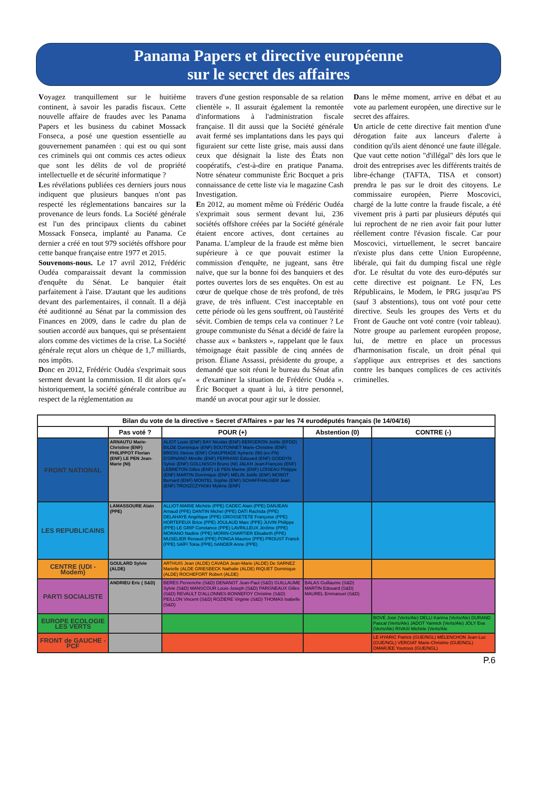Panama Papers et directive européenne
sur le secret des affaires
Voyagez tranquillement sur le huitième continent, à savoir les paradis fiscaux. Cette nouvelle affaire de fraudes avec les Panama Papers et les business du cabinet Mossack Fonseca, a posé une question essentielle au gouvernement panaméen : qui est ou qui sont ces criminels qui ont commis ces actes odieux que sont les délits de vol de propriété intellectuelle et de sécurité informatique ?
Les révélations publiées ces derniers jours nous indiquent que plusieurs banques n'ont pas respecté les réglementations bancaires sur la provenance de leurs fonds. La Société générale est l'un des principaux clients du cabinet Mossack Fonseca, implanté au Panama. Ce dernier a créé en tout 979 sociétés offshore pour cette banque française entre 1977 et 2015.
Souvenons-nous. Le 17 avril 2012, Frédéric Oudéa comparaissait devant la commission d'enquête du Sénat. Le banquier était parfaitement à l'aise. D'autant que les auditions devant des parlementaires, il connaît. Il a déjà été auditionné au Sénat par la commission des Finances en 2009, dans le cadre du plan de soutien accordé aux banques, qui se présentaient alors comme des victimes de la crise. La Société générale reçut alors un chèque de 1,7 milliards, nos impôts.
Donc en 2012, Frédéric Oudéa s'exprimait sous serment devant la commission. Il dit alors qu'« historiquement, la société générale contribue au respect de la réglementation au
travers d'une gestion responsable de sa relation clientèle ». Il assurait également la remontée d'informations à l'administration fiscale française. Il dit aussi que la Société générale avait fermé ses implantations dans les pays qui figuraient sur cette liste grise, mais aussi dans ceux que désignait la liste des États non coopératifs, c'est-à-dire en pratique Panama. Notre sénateur communiste Éric Bocquet a pris connaissance de cette liste via le magazine Cash Investigation.
En 2012, au moment même où Frédéric Oudéa s'exprimait sous serment devant lui, 236 sociétés offshore créées par la Société générale étaient encore actives, dont certaines au Panama. L'ampleur de la fraude est même bien supérieure à ce que pouvait estimer la commission d'enquête, ne jugeant, sans être naïve, que sur la bonne foi des banquiers et des portes ouvertes lors de ses enquêtes. On est au cœur de quelque chose de très profond, de très grave, de très influent. C'est inacceptable en cette période où les gens souffrent, où l'austérité sévit. Combien de temps cela va continuer ? Le groupe communiste du Sénat a décidé de faire la chasse aux « banksters », rappelant que le faux témoignage était passible de cinq années de prison. Éliane Assassi, présidente du groupe, a demandé que soit réuni le bureau du Sénat afin « d'examiner la situation de Frédéric Oudéa ». Éric Bocquet a quant à lui, à titre personnel, mandé un avocat pour agir sur le dossier.
Dans le même moment, arrive en débat et au vote au parlement européen, une directive sur le secret des affaires.
Un article de cette directive fait mention d'une dérogation faite aux lanceurs d'alerte à condition qu'ils aient dénoncé une faute illégale. Que vaut cette notion "d'illégal" dès lors que le droit des entreprises avec les différents traités de libre-échange (TAFTA, TISA et consort) prendra le pas sur le droit des citoyens. Le commissaire européen, Pierre Moscovici, chargé de la lutte contre la fraude fiscale, a été vivement pris à parti par plusieurs députés qui lui reprochent de ne rien avoir fait pour lutter réellement contre l'évasion fiscale. Car pour Moscovici, virtuellement, le secret bancaire n'existe plus dans cette Union Européenne, libérale, qui fait du dumping fiscal une règle d'or. Le résultat du vote des euro-députés sur cette directive est poignant. Le FN, Les Républicains, le Modem, le PRG jusqu'au PS (sauf 3 abstentions), tous ont voté pour cette directive. Seuls les groupes des Verts et du Front de Gauche ont voté contre (voir tableau). Notre groupe au parlement européen propose, lui, de mettre en place un processus d'harmonisation fiscale, un droit pénal qui s'applique aux entreprises et des sanctions contre les banques complices de ces activités criminelles.
| Bilan du vote de la directive « Secret d'Affaires » par les 74 eurodéputés français (le 14/04/16) | | | | |
| --- | --- | --- | --- | --- |
| | Pas voté ? | POUR (+) | Abstention (0) | CONTRE (-) |
| FRONT NATIONAL | ARNAUTU Marie-Christine (ENF) PHILIPPOT Florian (ENF) LE PEN Jean-Marie (NI) | ALIOT Louis (ENF) BAY Nicolas (ENF) BERGERON Joëlle (EFDD) BILDE Dominique (ENF) BOUTONNET Marie-Christine (ENF) BRIOIS Steeve (ENF) CHAUPRADE Aymeric (NI) (ex-FN) D'ORNANO Mireille (ENF) FERRAND Edouard (ENF) GODDYN Sylvie (ENF) GOLLNISCH Bruno (NI) JALKH Jean-François (ENF) LEBRETON Gilles (ENF) LE PEN Marine (ENF) LOISEAU Philippe (ENF) MARTIN Dominique (ENF) MÉLIN Joëlle (ENF) MONOT Bernard (ENF) MONTEL Sophie (ENF) SCHAFFHAUSER Jean (ENF) TROSZCZYNSKI Mylène (ENF) | | |
| LES REPUBLICAINS | LAMASSOURE Alain (PPE) | ALLIOT-MARIE Michèle (PPE) CADEC Alain (PPE) DANJEAN Arnaud (PPE) DANTIN Michel (PPE) DATI Rachida (PPE) DELAHAYE Angélique (PPE) GROSSETETE Françoise (PPE) HORTEFEUX Brice (PPE) JOULAUD Marc (PPE) JUVIN Philippe (PPE) LE GRIP Constance (PPE) LAVRILLEUX Jérôme (PPE) MORANO Nadine (PPE) MORIN-CHARTIER Elisabeth (PPE) MUSELIER Renaud (PPE) PONGA Maurice (PPE) PROUST Franck (PPE) SAÏFI Tokia (PPE) SANDER Anne (PPE) | | |
| CENTRE (UDI - Modem) | GOULARD Sylvie (ALDE) | ARTHUIS Jean (ALDE) CAVADA Jean-Marie (ALDE) De SARNEZ Marielle (ALDE GRIESBECK Nathalie (ALDE) RIQUET Dominique (ALDE) ROCHEFORT Robert (ALDE) | | |
| PARTI SOCIALISTE | ANDRIEU Eric ( S&D) | BERÈS Pervenche (S&D) DENANOT Jean-Paul (S&D) GUILLAUME Sylvie (S&D) MANSCOUR Louis-Joseph (S&D) PARGNEAUX Gilles (S&D) REVAULT D'ALLONNES-BONNEFOY Christine (S&D) PEILLON Vincent (S&D) ROZIERE Virginie (S&D) THOMAS Isabelle (S&D) | BALAS Guillaume (S&D) MARTIN Edouard (S&D) MAUREL Emmanuel (S&D) | |
| EUROPE ECOLOGIE LES VERTS | | | | BOVÉ José (Verts/Ale) DELLI Karima (Verts/Ale) DURAND Pascal (Verts/Ale) JADOT Yannick (Verts/Ale) JOLY Eva (Verts/Ale) RIVASI Michèle (Verts/Ale |
| FRONT de GAUCHE - PCF | | | | LE HYARIC Patrick (GUE/NGL) MÉLENCHON Jean-Luc (GUE/NGL) VERGIAT Marie-Christine (GUE/NGL) OMARJEE Younous (GUE/NGL) |
P.6